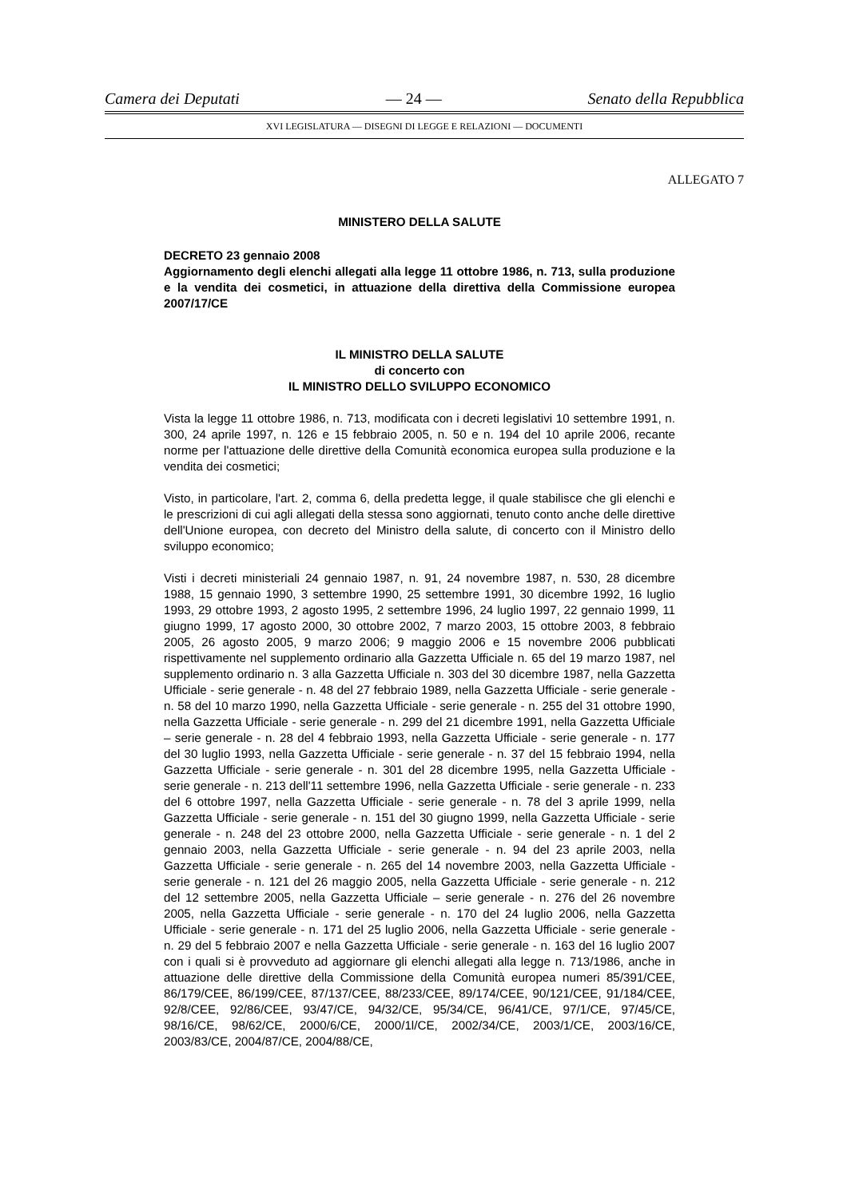Camera dei Deputati — 24 — Senato della Repubblica
XVI LEGISLATURA — DISEGNI DI LEGGE E RELAZIONI — DOCUMENTI
ALLEGATO 7
MINISTERO DELLA SALUTE
DECRETO 23 gennaio 2008
Aggiornamento degli elenchi allegati alla legge 11 ottobre 1986, n. 713, sulla produzione e la vendita dei cosmetici, in attuazione della direttiva della Commissione europea 2007/17/CE
IL MINISTRO DELLA SALUTE
di concerto con
IL MINISTRO DELLO SVILUPPO ECONOMICO
Vista la legge 11 ottobre 1986, n. 713, modificata con i decreti legislativi 10 settembre 1991, n. 300, 24 aprile 1997, n. 126 e 15 febbraio 2005, n. 50 e n. 194 del 10 aprile 2006, recante norme per l'attuazione delle direttive della Comunità economica europea sulla produzione e la vendita dei cosmetici;
Visto, in particolare, l'art. 2, comma 6, della predetta legge, il quale stabilisce che gli elenchi e le prescrizioni di cui agli allegati della stessa sono aggiornati, tenuto conto anche delle direttive dell'Unione europea, con decreto del Ministro della salute, di concerto con il Ministro dello sviluppo economico;
Visti i decreti ministeriali 24 gennaio 1987, n. 91, 24 novembre 1987, n. 530, 28 dicembre 1988, 15 gennaio 1990, 3 settembre 1990, 25 settembre 1991, 30 dicembre 1992, 16 luglio 1993, 29 ottobre 1993, 2 agosto 1995, 2 settembre 1996, 24 luglio 1997, 22 gennaio 1999, 11 giugno 1999, 17 agosto 2000, 30 ottobre 2002, 7 marzo 2003, 15 ottobre 2003, 8 febbraio 2005, 26 agosto 2005, 9 marzo 2006; 9 maggio 2006 e 15 novembre 2006 pubblicati rispettivamente nel supplemento ordinario alla Gazzetta Ufficiale n. 65 del 19 marzo 1987, nel supplemento ordinario n. 3 alla Gazzetta Ufficiale n. 303 del 30 dicembre 1987, nella Gazzetta Ufficiale - serie generale - n. 48 del 27 febbraio 1989, nella Gazzetta Ufficiale - serie generale - n. 58 del 10 marzo 1990, nella Gazzetta Ufficiale - serie generale - n. 255 del 31 ottobre 1990, nella Gazzetta Ufficiale - serie generale - n. 299 del 21 dicembre 1991, nella Gazzetta Ufficiale – serie generale - n. 28 del 4 febbraio 1993, nella Gazzetta Ufficiale - serie generale - n. 177 del 30 luglio 1993, nella Gazzetta Ufficiale - serie generale - n. 37 del 15 febbraio 1994, nella Gazzetta Ufficiale - serie generale - n. 301 del 28 dicembre 1995, nella Gazzetta Ufficiale - serie generale - n. 213 dell'11 settembre 1996, nella Gazzetta Ufficiale - serie generale - n. 233 del 6 ottobre 1997, nella Gazzetta Ufficiale - serie generale - n. 78 del 3 aprile 1999, nella Gazzetta Ufficiale - serie generale - n. 151 del 30 giugno 1999, nella Gazzetta Ufficiale - serie generale - n. 248 del 23 ottobre 2000, nella Gazzetta Ufficiale - serie generale - n. 1 del 2 gennaio 2003, nella Gazzetta Ufficiale - serie generale - n. 94 del 23 aprile 2003, nella Gazzetta Ufficiale - serie generale - n. 265 del 14 novembre 2003, nella Gazzetta Ufficiale - serie generale - n. 121 del 26 maggio 2005, nella Gazzetta Ufficiale - serie generale - n. 212 del 12 settembre 2005, nella Gazzetta Ufficiale – serie generale - n. 276 del 26 novembre 2005, nella Gazzetta Ufficiale - serie generale - n. 170 del 24 luglio 2006, nella Gazzetta Ufficiale - serie generale - n. 171 del 25 luglio 2006, nella Gazzetta Ufficiale - serie generale - n. 29 del 5 febbraio 2007 e nella Gazzetta Ufficiale - serie generale - n. 163 del 16 luglio 2007 con i quali si è provveduto ad aggiornare gli elenchi allegati alla legge n. 713/1986, anche in attuazione delle direttive della Commissione della Comunità europea numeri 85/391/CEE, 86/179/CEE, 86/199/CEE, 87/137/CEE, 88/233/CEE, 89/174/CEE, 90/121/CEE, 91/184/CEE, 92/8/CEE, 92/86/CEE, 93/47/CE, 94/32/CE, 95/34/CE, 96/41/CE, 97/1/CE, 97/45/CE, 98/16/CE, 98/62/CE, 2000/6/CE, 2000/1l/CE, 2002/34/CE, 2003/1/CE, 2003/16/CE, 2003/83/CE, 2004/87/CE, 2004/88/CE,